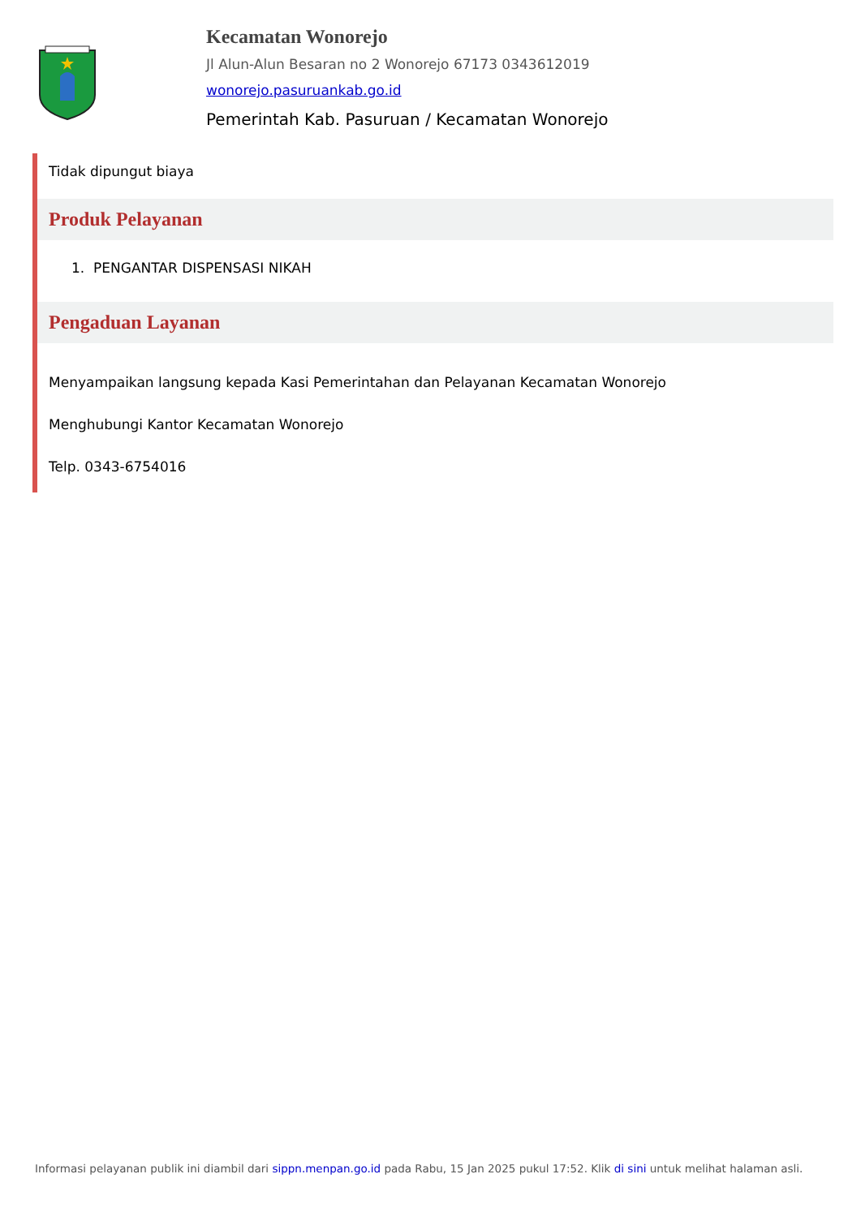Kecamatan Wonorejo
Jl Alun-Alun Besaran no 2 Wonorejo 67173 0343612019
wonorejo.pasuruankab.go.id
Pemerintah Kab. Pasuruan / Kecamatan Wonorejo
Tidak dipungut biaya
Produk Pelayanan
1. PENGANTAR DISPENSASI NIKAH
Pengaduan Layanan
Menyampaikan langsung kepada Kasi Pemerintahan dan Pelayanan Kecamatan Wonorejo
Menghubungi Kantor Kecamatan Wonorejo
Telp. 0343-6754016
Informasi pelayanan publik ini diambil dari sippn.menpan.go.id pada Rabu, 15 Jan 2025 pukul 17:52. Klik di sini untuk melihat halaman asli.